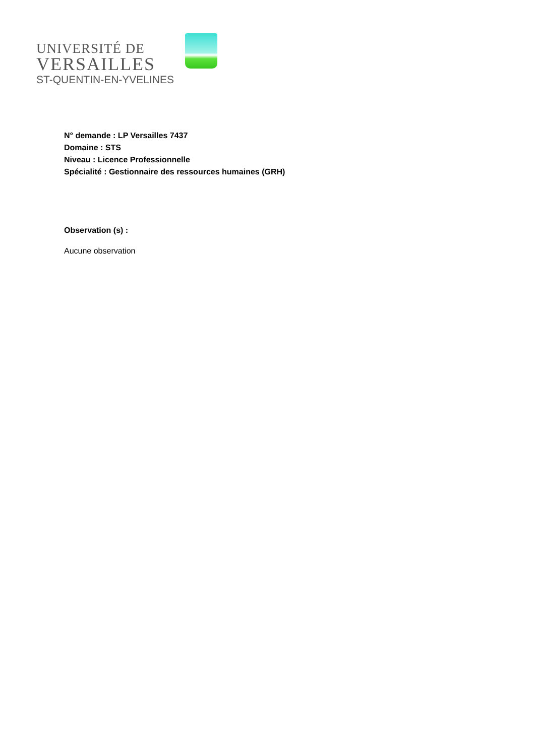UNIVERSITÉ DE
VERSAILLES
ST-QUENTIN-EN-YVELINES
N° demande : LP Versailles 7437
Domaine : STS
Niveau : Licence Professionnelle
Spécialité : Gestionnaire des ressources humaines (GRH)
Observation (s) :
Aucune observation